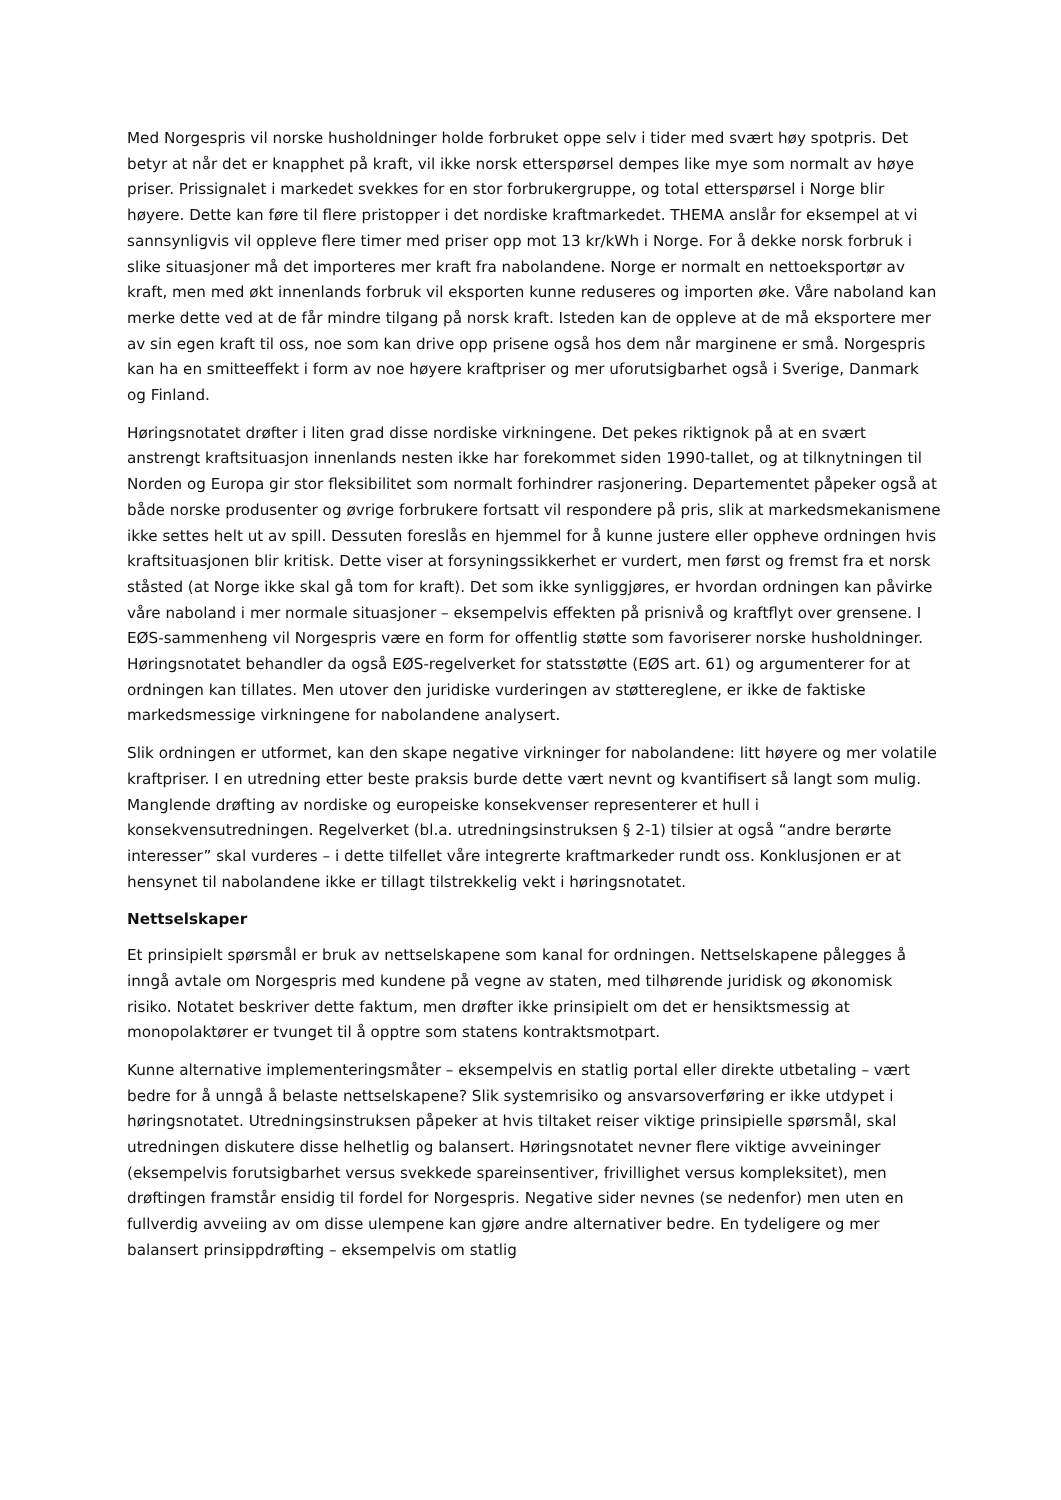Med Norgespris vil norske husholdninger holde forbruket oppe selv i tider med svært høy spotpris. Det betyr at når det er knapphet på kraft, vil ikke norsk etterspørsel dempes like mye som normalt av høye priser. Prissignalet i markedet svekkes for en stor forbrukergruppe, og total etterspørsel i Norge blir høyere. Dette kan føre til flere pristopper i det nordiske kraftmarkedet. THEMA anslår for eksempel at vi sannsynligvis vil oppleve flere timer med priser opp mot 13 kr/kWh i Norge. For å dekke norsk forbruk i slike situasjoner må det importeres mer kraft fra nabolandene. Norge er normalt en nettoeksportør av kraft, men med økt innenlands forbruk vil eksporten kunne reduseres og importen øke. Våre naboland kan merke dette ved at de får mindre tilgang på norsk kraft. Isteden kan de oppleve at de må eksportere mer av sin egen kraft til oss, noe som kan drive opp prisene også hos dem når marginene er små. Norgespris kan ha en smitteeffekt i form av noe høyere kraftpriser og mer uforutsigbarhet også i Sverige, Danmark og Finland.
Høringsnotatet drøfter i liten grad disse nordiske virkningene. Det pekes riktignok på at en svært anstrengt kraftsituasjon innenlands nesten ikke har forekommet siden 1990-tallet, og at tilknytningen til Norden og Europa gir stor fleksibilitet som normalt forhindrer rasjonering. Departementet påpeker også at både norske produsenter og øvrige forbrukere fortsatt vil respondere på pris, slik at markedsmekanismene ikke settes helt ut av spill. Dessuten foreslås en hjemmel for å kunne justere eller oppheve ordningen hvis kraftsituasjonen blir kritisk. Dette viser at forsyningssikkerhet er vurdert, men først og fremst fra et norsk ståsted (at Norge ikke skal gå tom for kraft). Det som ikke synliggjøres, er hvordan ordningen kan påvirke våre naboland i mer normale situasjoner – eksempelvis effekten på prisnivå og kraftflyt over grensene. I EØS-sammenheng vil Norgespris være en form for offentlig støtte som favoriserer norske husholdninger. Høringsnotatet behandler da også EØS-regelverket for statsstøtte (EØS art. 61) og argumenterer for at ordningen kan tillates. Men utover den juridiske vurderingen av støttereglene, er ikke de faktiske markedsmessige virkningene for nabolandene analysert.
Slik ordningen er utformet, kan den skape negative virkninger for nabolandene: litt høyere og mer volatile kraftpriser. I en utredning etter beste praksis burde dette vært nevnt og kvantifisert så langt som mulig. Manglende drøfting av nordiske og europeiske konsekvenser representerer et hull i konsekvensutredningen. Regelverket (bl.a. utredningsinstruksen § 2-1) tilsier at også “andre berørte interesser” skal vurderes – i dette tilfellet våre integrerte kraftmarkeder rundt oss. Konklusjonen er at hensynet til nabolandene ikke er tillagt tilstrekkelig vekt i høringsnotatet.
Nettselskaper
Et prinsipielt spørsmål er bruk av nettselskapene som kanal for ordningen. Nettselskapene pålegges å inngå avtale om Norgespris med kundene på vegne av staten, med tilhørende juridisk og økonomisk risiko. Notatet beskriver dette faktum, men drøfter ikke prinsipielt om det er hensiktsmessig at monopolaktører er tvunget til å opptre som statens kontraktsmotpart.
Kunne alternative implementeringsmåter – eksempelvis en statlig portal eller direkte utbetaling – vært bedre for å unngå å belaste nettselskapene? Slik systemrisiko og ansvarsoverføring er ikke utdypet i høringsnotatet. Utredningsinstruksen påpeker at hvis tiltaket reiser viktige prinsipielle spørsmål, skal utredningen diskutere disse helhetlig og balansert. Høringsnotatet nevner flere viktige avveininger (eksempelvis forutsigbarhet versus svekkede spareinsentiver, frivillighet versus kompleksitet), men drøftingen framstår ensidig til fordel for Norgespris. Negative sider nevnes (se nedenfor) men uten en fullverdig avveiing av om disse ulempene kan gjøre andre alternativer bedre. En tydeligere og mer balansert prinsippdrøfting – eksempelvis om statlig